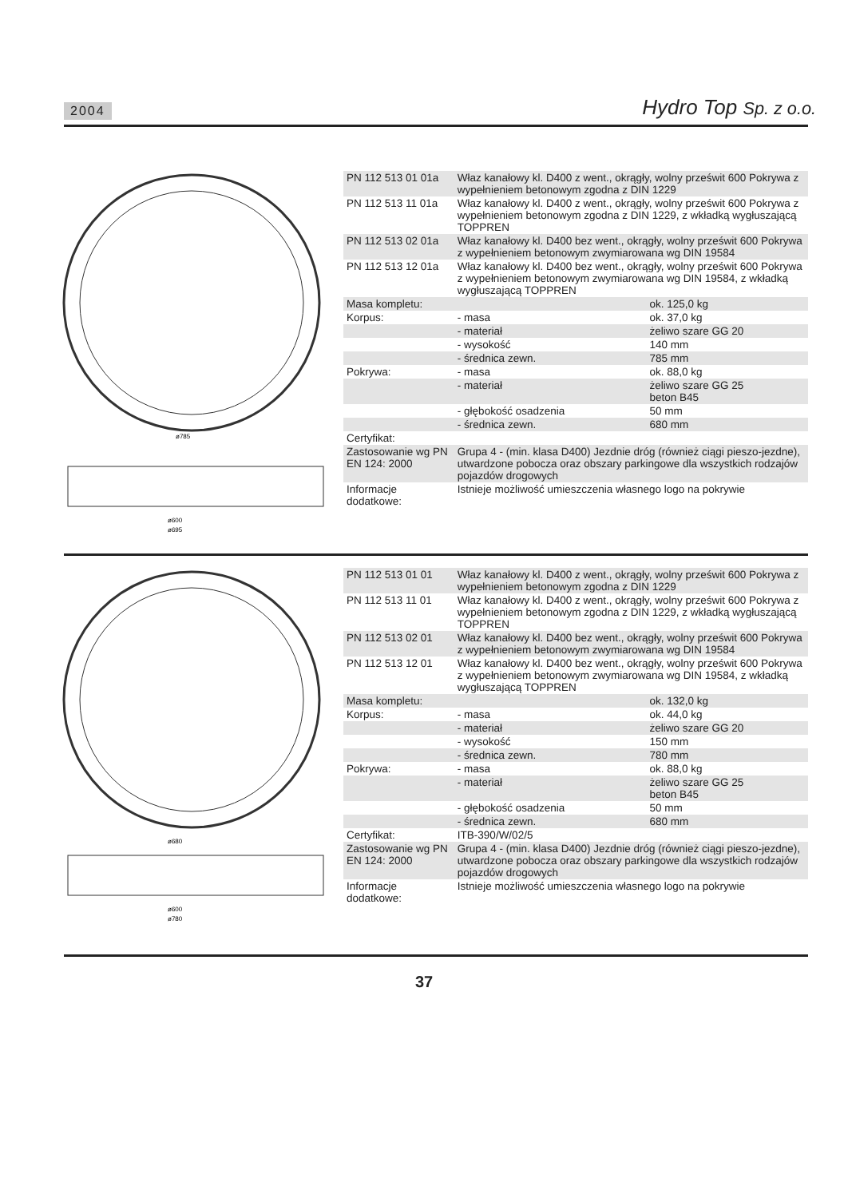2004 Hydro Top Sp. z o.o.
ø785
ø600
ø695
| PN 112 513 01 01a | Właz kanałowy kl. D400 z went., okrągły, wolny prześwit 600 Pokrywa z wypełnieniem betonowym zgodna z DIN 1229 | |
| PN 112 513 11 01a | Właz kanałowy kl. D400 z went., okrągły, wolny prześwit 600 Pokrywa z wypełnieniem betonowym zgodna z DIN 1229, z wkładką wygłuszającą TOPPREN | |
| PN 112 513 02 01a | Właz kanałowy kl. D400 bez went., okrągły, wolny prześwit 600 Pokrywa z wypełnieniem betonowym zwymiarowana wg DIN 19584 | |
| PN 112 513 12 01a | Właz kanałowy kl. D400 bez went., okrągły, wolny prześwit 600 Pokrywa z wypełnieniem betonowym zwymiarowana wg DIN 19584, z wkładką wygłuszającą TOPPREN | |
| Masa kompletu: | | ok. 125,0 kg |
| Korpus: | - masa | ok. 37,0 kg |
| | - materiał | żeliwo szare GG 20 |
| | - wysokość | 140 mm |
| | - średnica zewn. | 785 mm |
| Pokrywa: | - masa | ok. 88,0 kg |
| | - materiał | żeliwo szare GG 25 beton B45 |
| | - głębokość osadzenia | 50 mm |
| | - średnica zewn. | 680 mm |
| Certyfikat: | | |
| Zastosowanie wg PN EN 124: 2000 | Grupa 4 - (min. klasa D400) Jezdnie dróg (również ciągi pieszo-jezdne), utwardzone pobocza oraz obszary parkingowe dla wszystkich rodzajów pojazdów drogowych | |
| Informacje dodatkowe: | Istnieje możliwość umieszczenia własnego logo na pokrywie | |
ø680
ø600
ø780
| PN 112 513 01 01 | Właz kanałowy kl. D400 z went., okrągły, wolny prześwit 600 Pokrywa z wypełnieniem betonowym zgodna z DIN 1229 | |
| PN 112 513 11 01 | Właz kanałowy kl. D400 z went., okrągły, wolny prześwit 600 Pokrywa z wypełnieniem betonowym zgodna z DIN 1229, z wkładką wygłuszającą TOPPREN | |
| PN 112 513 02 01 | Właz kanałowy kl. D400 bez went., okrągły, wolny prześwit 600 Pokrywa z wypełnieniem betonowym zwymiarowana wg DIN 19584 | |
| PN 112 513 12 01 | Właz kanałowy kl. D400 bez went., okrągły, wolny prześwit 600 Pokrywa z wypełnieniem betonowym zwymiarowana wg DIN 19584, z wkładką wygłuszającą TOPPREN | |
| Masa kompletu: | | ok. 132,0 kg |
| Korpus: | - masa | ok. 44,0 kg |
| | - materiał | żeliwo szare GG 20 |
| | - wysokość | 150 mm |
| | - średnica zewn. | 780 mm |
| Pokrywa: | - masa | ok. 88,0 kg |
| | - materiał | żeliwo szare GG 25 beton B45 |
| | - głębokość osadzenia | 50 mm |
| | - średnica zewn. | 680 mm |
| Certyfikat: | ITB-390/W/02/5 | |
| Zastosowanie wg PN EN 124: 2000 | Grupa 4 - (min. klasa D400) Jezdnie dróg (również ciągi pieszo-jezdne), utwardzone pobocza oraz obszary parkingowe dla wszystkich rodzajów pojazdów drogowych | |
| Informacje dodatkowe: | Istnieje możliwość umieszczenia własnego logo na pokrywie | |
37